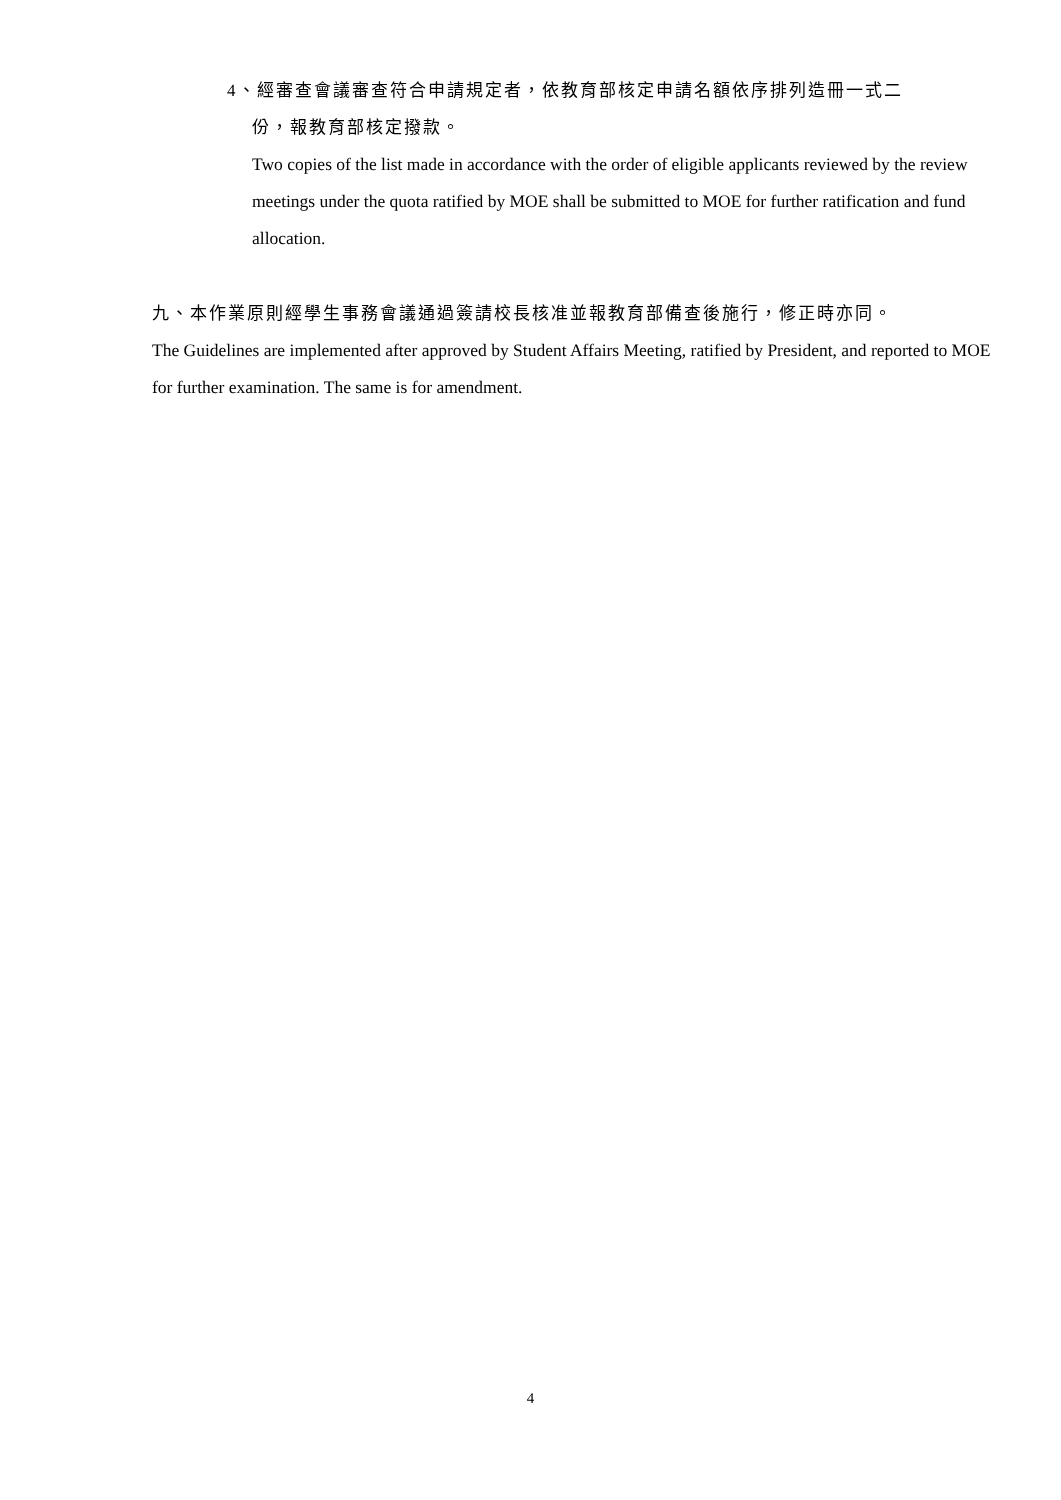4、經審查會議審查符合申請規定者，依教育部核定申請名額依序排列造冊一式二
份，報教育部核定撥款。
Two copies of the list made in accordance with the order of eligible applicants reviewed by the review meetings under the quota ratified by MOE shall be submitted to MOE for further ratification and fund allocation.
九、本作業原則經學生事務會議通過簽請校長核准並報教育部備查後施行，修正時亦同。
The Guidelines are implemented after approved by Student Affairs Meeting, ratified by President, and reported to MOE for further examination. The same is for amendment.
4